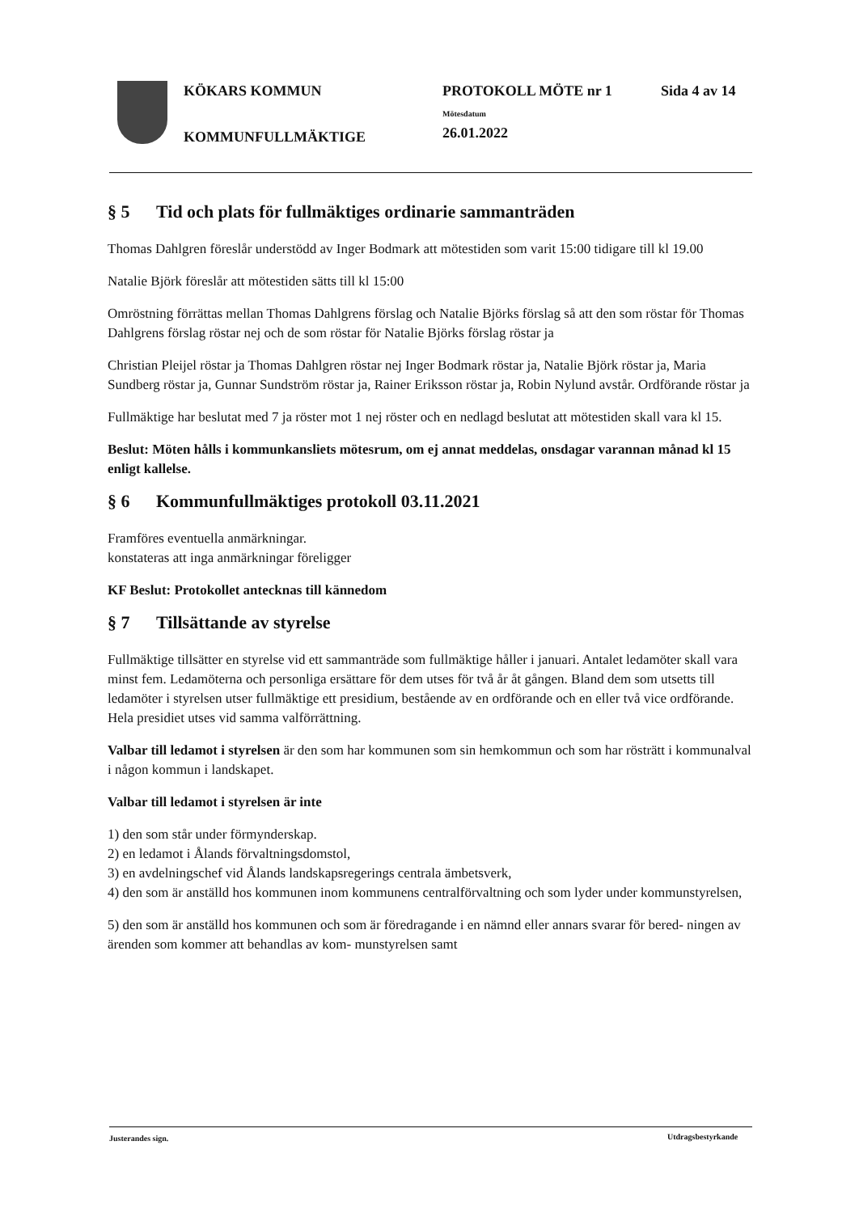KÖKARS KOMMUN
KOMMUNFULLMÄKTIGE
PROTOKOLL MÖTE nr 1
Mötesdatum
26.01.2022
Sida 4 av 14
§ 5 Tid och plats för fullmäktiges ordinarie sammanträden
Thomas Dahlgren föreslår understödd av Inger Bodmark att mötestiden som varit 15:00 tidigare till kl 19.00
Natalie Björk föreslår att mötestiden sätts till kl 15:00
Omröstning förrättas mellan Thomas Dahlgrens förslag och Natalie Björks förslag så att den som röstar för Thomas Dahlgrens förslag röstar nej och de som röstar för Natalie Björks förslag röstar ja
Christian Pleijel röstar ja Thomas Dahlgren röstar nej Inger Bodmark röstar ja, Natalie Björk röstar ja, Maria Sundberg röstar ja, Gunnar Sundström röstar ja, Rainer Eriksson röstar ja, Robin Nylund avstår. Ordförande röstar ja
Fullmäktige har beslutat med 7 ja röster mot 1 nej röster och en nedlagd beslutat att mötestiden skall vara kl 15.
Beslut: Möten hålls i kommunkansliets mötesrum, om ej annat meddelas, onsdagar varannan månad kl 15 enligt kallelse.
§ 6 Kommunfullmäktiges protokoll 03.11.2021
Framföres eventuella anmärkningar.
konstateras att inga anmärkningar föreligger
KF Beslut: Protokollet antecknas till kännedom
§ 7 Tillsättande av styrelse
Fullmäktige tillsätter en styrelse vid ett sammanträde som fullmäktige håller i januari. Antalet ledamöter skall vara minst fem. Ledamöterna och personliga ersättare för dem utses för två år åt gången. Bland dem som utsetts till ledamöter i styrelsen utser fullmäktige ett presidium, bestående av en ordförande och en eller två vice ordförande. Hela presidiet utses vid samma valförrättning.
Valbar till ledamot i styrelsen är den som har kommunen som sin hemkommun och som har rösträtt i kommunalval i någon kommun i landskapet.
Valbar till ledamot i styrelsen är inte
1) den som står under förmynderskap.
2) en ledamot i Ålands förvaltningsdomstol,
3) en avdelningschef vid Ålands landskapsregerings centrala ämbetsverk,
4) den som är anställd hos kommunen inom kommunens centralförvaltning och som lyder under kommunstyrelsen,
5) den som är anställd hos kommunen och som är föredragande i en nämnd eller annars svarar för bered- ningen av ärenden som kommer att behandlas av kom- munstyrelsen samt
Justerandes sign. Utdragsbestyrkande